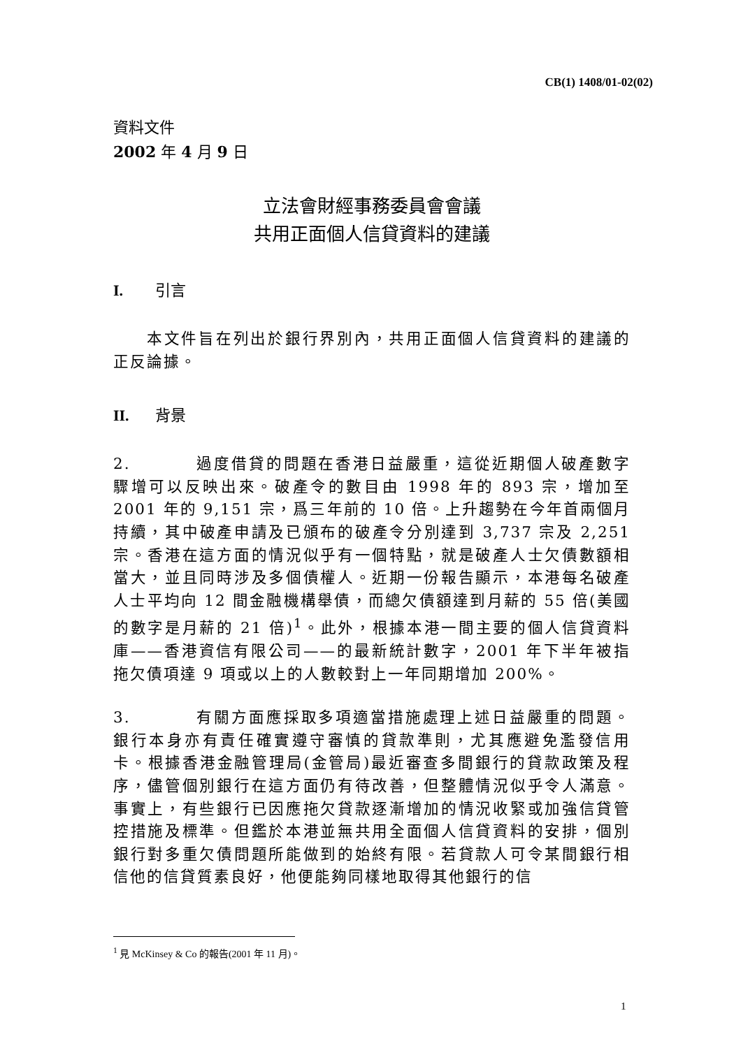CB(1) 1408/01-02(02)
資料文件
2002 年 4 月 9 日
立法會財經事務委員會會議
共用正面個人信貸資料的建議
I. 引言
  本文件旨在列出於銀行界別內，共用正面個人信貸資料的建議的正反論據。
II. 背景
2.    過度借貸的問題在香港日益嚴重，這從近期個人破產數字驟增可以反映出來。破產令的數目由 1998 年的 893 宗，增加至 2001 年的 9,151 宗，爲三年前的 10 倍。上升趨勢在今年首兩個月持續，其中破產申請及已頒布的破產令分別達到 3,737 宗及 2,251 宗。香港在這方面的情況似乎有一個特點，就是破產人士欠債數額相當大，並且同時涉及多個債權人。近期一份報告顯示，本港每名破產人士平均向 12 間金融機構舉債，而總欠債額達到月薪的 55 倍(美國的數字是月薪的 21 倍)<sup>1</sup>。此外，根據本港一間主要的個人信貸資料庫——香港資信有限公司——的最新統計數字，2001 年下半年被指拖欠債項達 9 項或以上的人數較對上一年同期增加 200%。
3.    有關方面應採取多項適當措施處理上述日益嚴重的問題。銀行本身亦有責任確實遵守審慎的貸款準則，尤其應避免濫發信用卡。根據香港金融管理局(金管局)最近審查多間銀行的貸款政策及程序，儘管個別銀行在這方面仍有待改善，但整體情況似乎令人滿意。事實上，有些銀行已因應拖欠貸款逐漸增加的情況收緊或加強信貸管控措施及標準。但鑑於本港並無共用全面個人信貸資料的安排，個別銀行對多重欠債問題所能做到的始終有限。若貸款人可令某間銀行相信他的信貸質素良好，他便能夠同樣地取得其他銀行的信
<sup>1</sup> 見 McKinsey & Co 的報告(2001 年 11 月)。
1